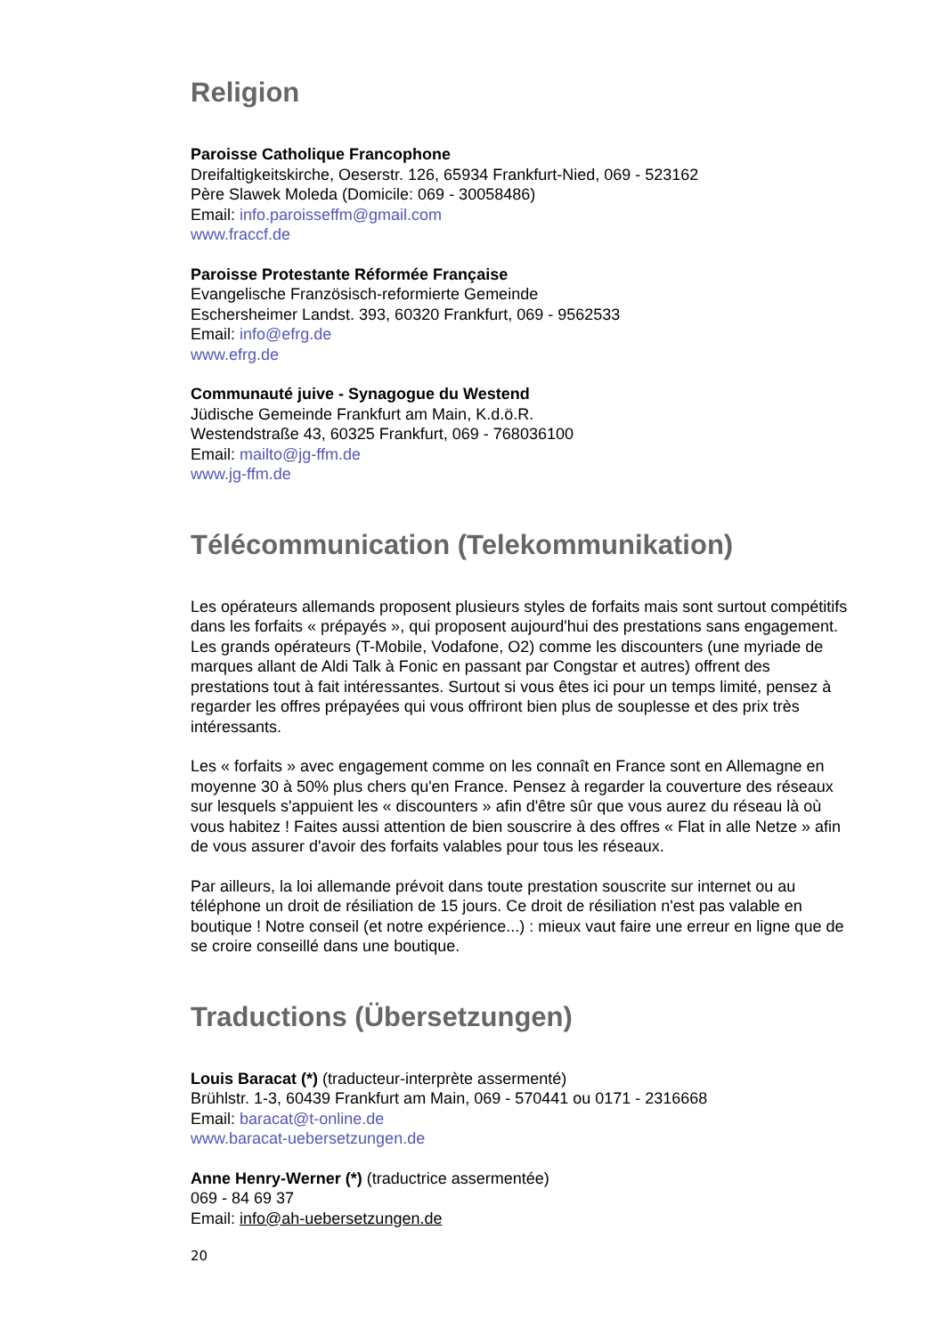Religion
Paroisse Catholique Francophone
Dreifaltigkeitskirche, Oeserstr. 126, 65934 Frankfurt-Nied, 069 - 523162
Père Slawek Moleda (Domicile: 069 - 30058486)
Email: info.paroisseffm@gmail.com
www.fraccf.de
Paroisse Protestante Réformée Française
Evangelische Französisch-reformierte Gemeinde
Eschersheimer Landst. 393, 60320 Frankfurt, 069 - 9562533
Email: info@efrg.de
www.efrg.de
Communauté juive - Synagogue du Westend
Jüdische Gemeinde Frankfurt am Main, K.d.ö.R.
Westendstraße 43, 60325 Frankfurt, 069 - 768036100
Email: mailto@jg-ffm.de
www.jg-ffm.de
Télécommunication (Telekommunikation)
Les opérateurs allemands proposent plusieurs styles de forfaits mais sont surtout compétitifs dans les forfaits « prépayés », qui proposent aujourd'hui des prestations sans engagement. Les grands opérateurs (T-Mobile, Vodafone, O2) comme les discounters (une myriade de marques allant de Aldi Talk à Fonic en passant par Congstar et autres) offrent des prestations tout à fait intéressantes. Surtout si vous êtes ici pour un temps limité, pensez à regarder les offres prépayées qui vous offriront bien plus de souplesse et des prix très intéressants.
Les « forfaits » avec engagement comme on les connaît en France sont en Allemagne en moyenne 30 à 50% plus chers qu'en France. Pensez à regarder la couverture des réseaux sur lesquels s'appuient les « discounters » afin d'être sûr que vous aurez du réseau là où vous habitez ! Faites aussi attention de bien souscrire à des offres « Flat in alle Netze » afin de vous assurer d'avoir des forfaits valables pour tous les réseaux.
Par ailleurs, la loi allemande prévoit dans toute prestation souscrite sur internet ou au téléphone un droit de résiliation de 15 jours. Ce droit de résiliation n'est pas valable en boutique ! Notre conseil (et notre expérience...) : mieux vaut faire une erreur en ligne que de se croire conseillé dans une boutique.
Traductions (Übersetzungen)
Louis Baracat (*) (traducteur-interprète assermenté)
Brühlstr. 1-3, 60439 Frankfurt am Main, 069 - 570441 ou 0171 - 2316668
Email: baracat@t-online.de
www.baracat-uebersetzungen.de
Anne Henry-Werner (*) (traductrice assermentée)
069 - 84 69 37
Email: info@ah-uebersetzungen.de
20